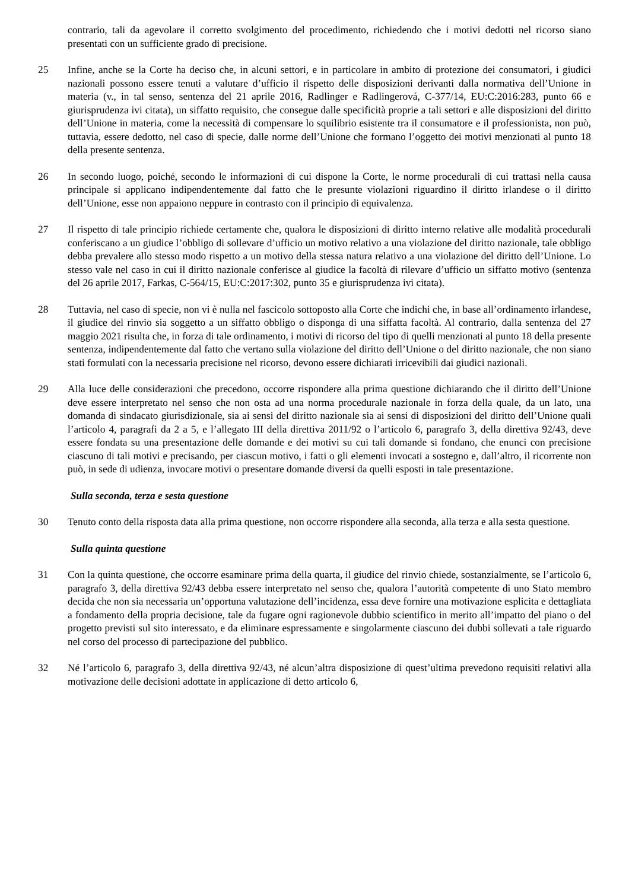contrario, tali da agevolare il corretto svolgimento del procedimento, richiedendo che i motivi dedotti nel ricorso siano presentati con un sufficiente grado di precisione.
25 Infine, anche se la Corte ha deciso che, in alcuni settori, e in particolare in ambito di protezione dei consumatori, i giudici nazionali possono essere tenuti a valutare d’ufficio il rispetto delle disposizioni derivanti dalla normativa dell’Unione in materia (v., in tal senso, sentenza del 21 aprile 2016, Radlinger e Radlingerová, C-377/14, EU:C:2016:283, punto 66 e giurisprudenza ivi citata), un siffatto requisito, che consegue dalle specificità proprie a tali settori e alle disposizioni del diritto dell’Unione in materia, come la necessità di compensare lo squilibrio esistente tra il consumatore e il professionista, non può, tuttavia, essere dedotto, nel caso di specie, dalle norme dell’Unione che formano l’oggetto dei motivi menzionati al punto 18 della presente sentenza.
26 In secondo luogo, poiché, secondo le informazioni di cui dispone la Corte, le norme procedurali di cui trattasi nella causa principale si applicano indipendentemente dal fatto che le presunte violazioni riguardino il diritto irlandese o il diritto dell’Unione, esse non appaiono neppure in contrasto con il principio di equivalenza.
27 Il rispetto di tale principio richiede certamente che, qualora le disposizioni di diritto interno relative alle modalità procedurali conferiscano a un giudice l’obbligo di sollevare d’ufficio un motivo relativo a una violazione del diritto nazionale, tale obbligo debba prevalere allo stesso modo rispetto a un motivo della stessa natura relativo a una violazione del diritto dell’Unione. Lo stesso vale nel caso in cui il diritto nazionale conferisce al giudice la facoltà di rilevare d’ufficio un siffatto motivo (sentenza del 26 aprile 2017, Farkas, C-564/15, EU:C:2017:302, punto 35 e giurisprudenza ivi citata).
28 Tuttavia, nel caso di specie, non vi è nulla nel fascicolo sottoposto alla Corte che indichi che, in base all’ordinamento irlandese, il giudice del rinvio sia soggetto a un siffatto obbligo o disponga di una siffatta facoltà. Al contrario, dalla sentenza del 27 maggio 2021 risulta che, in forza di tale ordinamento, i motivi di ricorso del tipo di quelli menzionati al punto 18 della presente sentenza, indipendentemente dal fatto che vertano sulla violazione del diritto dell’Unione o del diritto nazionale, che non siano stati formulati con la necessaria precisione nel ricorso, devono essere dichiarati irricevibili dai giudici nazionali.
29 Alla luce delle considerazioni che precedono, occorre rispondere alla prima questione dichiarando che il diritto dell’Unione deve essere interpretato nel senso che non osta ad una norma procedurale nazionale in forza della quale, da un lato, una domanda di sindacato giurisdizionale, sia ai sensi del diritto nazionale sia ai sensi di disposizioni del diritto dell’Unione quali l’articolo 4, paragrafi da 2 a 5, e l’allegato III della direttiva 2011/92 o l’articolo 6, paragrafo 3, della direttiva 92/43, deve essere fondata su una presentazione delle domande e dei motivi su cui tali domande si fondano, che enunci con precisione ciascuno di tali motivi e precisando, per ciascun motivo, i fatti o gli elementi invocati a sostegno e, dall’altro, il ricorrente non può, in sede di udienza, invocare motivi o presentare domande diversi da quelli esposti in tale presentazione.
Sulla seconda, terza e sesta questione
30 Tenuto conto della risposta data alla prima questione, non occorre rispondere alla seconda, alla terza e alla sesta questione.
Sulla quinta questione
31 Con la quinta questione, che occorre esaminare prima della quarta, il giudice del rinvio chiede, sostanzialmente, se l’articolo 6, paragrafo 3, della direttiva 92/43 debba essere interpretato nel senso che, qualora l’autorità competente di uno Stato membro decida che non sia necessaria un’opportuna valutazione dell’incidenza, essa deve fornire una motivazione esplicita e dettagliata a fondamento della propria decisione, tale da fugare ogni ragionevole dubbio scientifico in merito all’impatto del piano o del progetto previsti sul sito interessato, e da eliminare espressamente e singolarmente ciascuno dei dubbi sollevati a tale riguardo nel corso del processo di partecipazione del pubblico.
32 Né l’articolo 6, paragrafo 3, della direttiva 92/43, né alcun’altra disposizione di quest’ultima prevedono requisiti relativi alla motivazione delle decisioni adottate in applicazione di detto articolo 6,